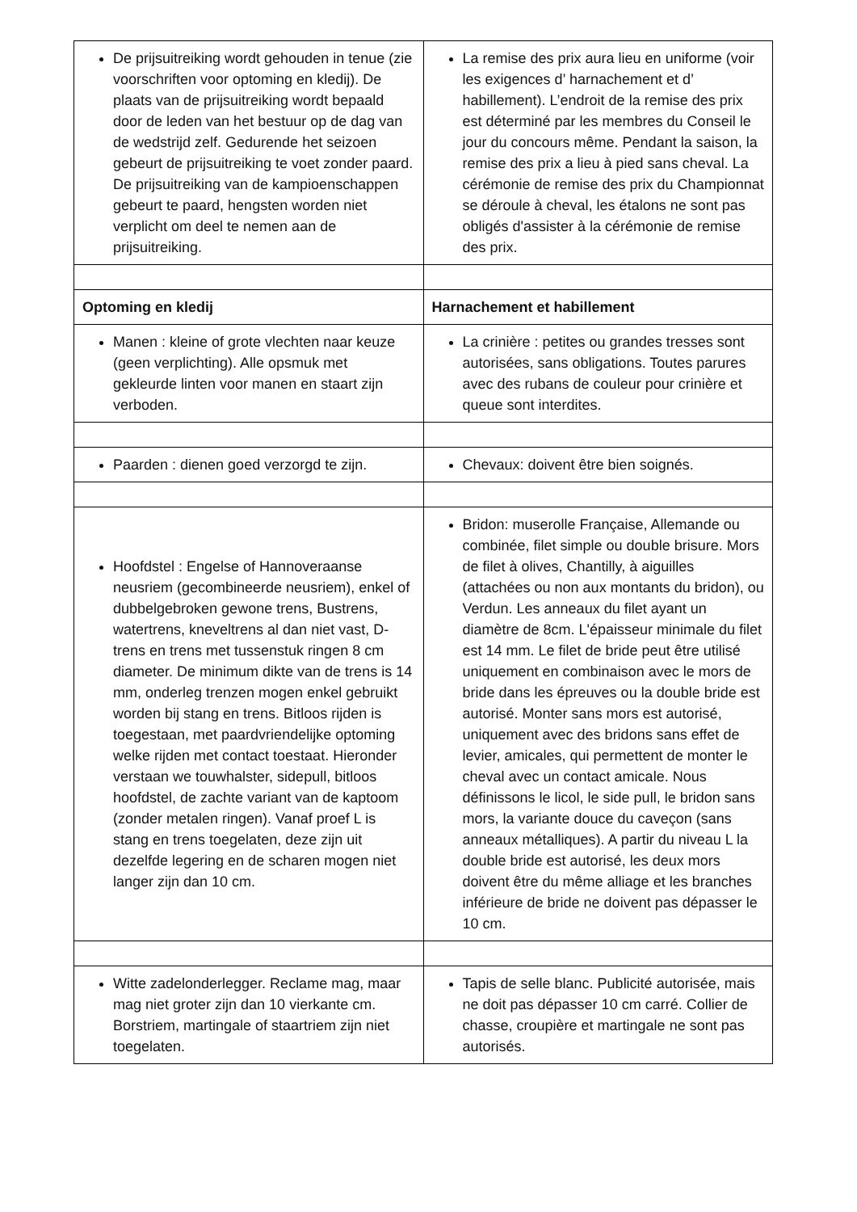| De prijsuitreiking wordt gehouden in tenue (zie voorschriften voor optoming en kledij). De plaats van de prijsuitreiking wordt bepaald door de leden van het bestuur op de dag van de wedstrijd zelf. Gedurende het seizoen gebeurt de prijsuitreiking te voet zonder paard. De prijsuitreiking van de kampioenschappen gebeurt te paard, hengsten worden niet verplicht om deel te nemen aan de prijsuitreiking. | La remise des prix aura lieu en uniforme (voir les exigences d’ harnachement et d’ habillement). L’endroit de la remise des prix est déterminé par les membres du Conseil le jour du concours même. Pendant la saison, la remise des prix a lieu à pied sans cheval. La cérémonie de remise des prix du Championnat se déroule à cheval, les étalons ne sont pas obligés d'assister à la cérémonie de remise des prix. |
| Optoming en kledij | Harnachement et habillement |
| Manen : kleine of grote vlechten naar keuze (geen verplichting). Alle opsmuk met gekleurde linten voor manen en staart zijn verboden. | La crinière : petites ou grandes tresses sont autorisées, sans obligations. Toutes parures avec des rubans de couleur pour crinière et queue sont interdites. |
| Paarden : dienen goed verzorgd te zijn. | Chevaux: doivent être bien soignés. |
| Hoofdstel : Engelse of Hannoveraanse neusriem (gecombineerde neusriem), enkel of dubbelgebroken gewone trens, Bustrens, watertrens, kneveltrens al dan niet vast, D-trens en trens met tussenstuk ringen 8 cm diameter. De minimum dikte van de trens is 14 mm, onderleg trenzen mogen enkel gebruikt worden bij stang en trens. Bitloos rijden is toegestaan, met paardvriendelijke optoming welke rijden met contact toestaat. Hieronder verstaan we touwhalster, sidepull, bitloos hoofdstel, de zachte variant van de kaptoom (zonder metalen ringen). Vanaf proef L is stang en trens toegelaten, deze zijn uit dezelfde legering en de scharen mogen niet langer zijn dan 10 cm. | Bridon: muserolle Française, Allemande ou combinée, filet simple ou double brisure. Mors de filet à olives, Chantilly, à aiguilles (attachées ou non aux montants du bridon), ou Verdun. Les anneaux du filet ayant un diamètre de 8cm. L'épaisseur minimale du filet est 14 mm. Le filet de bride peut être utilisé uniquement en combinaison avec le mors de bride dans les épreuves ou la double bride est autorisé. Monter sans mors est autorisé, uniquement avec des bridons sans effet de levier, amicales, qui permettent de monter le cheval avec un contact amicale. Nous définissons le licol, le side pull, le bridon sans mors, la variante douce du caveçon (sans anneaux métalliques). A partir du niveau L la double bride est autorisé, les deux mors doivent être du même alliage et les branches inférieure de bride ne doivent pas dépasser le 10 cm. |
| Witte zadelonderlegger. Reclame mag, maar mag niet groter zijn dan 10 vierkante cm. Borstriem, martingale of staartriem zijn niet toegelaten. | Tapis de selle blanc. Publicité autorisée, mais ne doit pas dépasser 10 cm carré. Collier de chasse, croupière et martingale ne sont pas autorisés. |